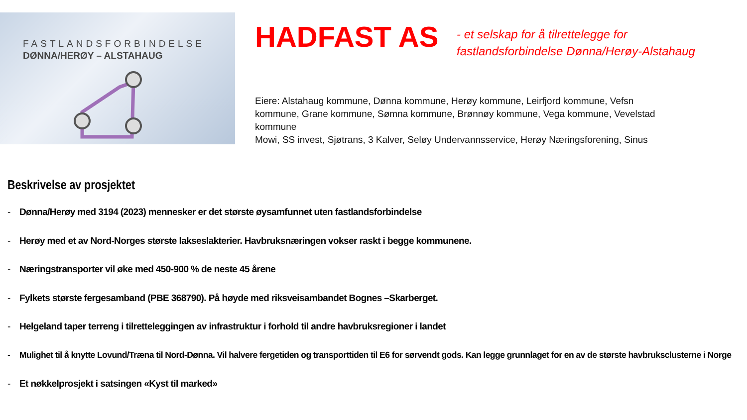FASTLANDSFORBINDELSE
DØNNA/HERØY – ALSTAHAUG
HADFAST AS
- et selskap for å tilrettelegge for
fastlandsforbindelse Dønna/Herøy-Alstahaug
Eiere: Alstahaug kommune, Dønna kommune, Herøy kommune, Leirfjord kommune, Vefsn kommune, Grane kommune, Sømna kommune, Brønnøy kommune, Vega kommune, Vevelstad kommune
Mowi, SS invest, Sjøtrans, 3 Kalver, Seløy Undervannsservice, Herøy Næringsforening, Sinus
Beskrivelse av prosjektet
- Dønna/Herøy med 3194 (2023) mennesker er det største øysamfunnet uten fastlandsforbindelse
- Herøy med et av Nord-Norges største lakseslakterier. Havbruksnæringen vokser raskt i begge kommunene.
- Næringstransporter vil øke med 450-900 % de neste 45 årene
- Fylkets største fergesamband (PBE 368790). På høyde med riksveisambandet Bognes –Skarberget.
- Helgeland taper terreng i tilretteleggingen av infrastruktur i forhold til andre havbruksregioner i landet
- Mulighet til å knytte Lovund/Træna til Nord-Dønna. Vil halvere fergetiden og transporttiden til E6 for sørvendt gods. Kan legge grunnlaget for en av de største havbruksclusterne i Norge
- Et nøkkelprosjekt i satsingen «Kyst til marked»